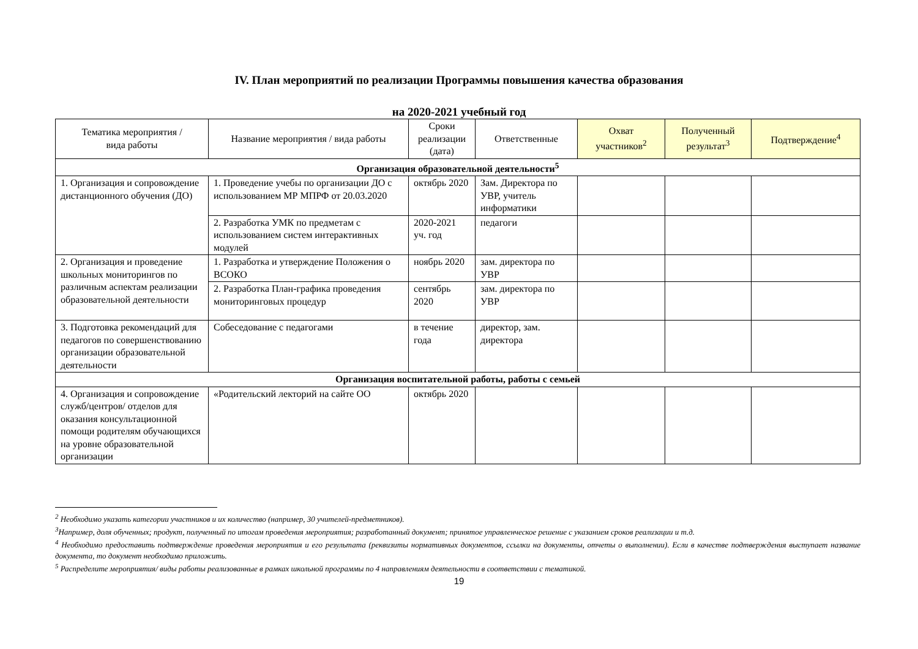IV. План мероприятий по реализации Программы повышения качества образования
на 2020-2021 учебный год
| Тематика мероприятия / вида работы | Название мероприятия / вида работы | Сроки реализации (дата) | Ответственные | Охват участников<sup>2</sup> | Полученный результат<sup>3</sup> | Подтверждение<sup>4</sup> |
| --- | --- | --- | --- | --- | --- | --- |
| Организация образовательной деятельности<sup>5</sup> | | | | | | |
| 1. Организация и сопровождение дистанционного обучения (ДО) | 1. Проведение учебы по организации ДО с использованием МР МПРФ от 20.03.2020 | октябрь 2020 | Зам. Директора по УВР, учитель информатики | | | |
| | 2. Разработка УМК по предметам с использованием систем интерактивных модулей | 2020-2021 уч. год | педагоги | | | |
| 2. Организация и проведение школьных мониторингов по различным аспектам реализации образовательной деятельности | 1. Разработка и утверждение Положения о ВСОКО | ноябрь 2020 | зам. директора по УВР | | | |
| | 2. Разработка План-графика проведения мониторинговых процедур | сентябрь 2020 | зам. директора по УВР | | | |
| 3. Подготовка рекомендаций для педагогов по совершенствованию организации образовательной деятельности | Собеседование с педагогами | в течение года | директор, зам. директора | | | |
| Организация воспитательной работы, работы с семьей | | | | | | |
| 4. Организация и сопровождение служб/центров/ отделов для оказания консультационной помощи родителям обучающихся на уровне образовательной организации | «Родительский лекторий на сайте ОО | октябрь 2020 | | | | |
<sup>2</sup> Необходимо указать категории участников и их количество (например, 30 учителей-предметников).
<sup>3</sup> Например, доля обученных; продукт, полученный по итогам проведения мероприятия; разработанный документ; принятое управленческое решение с указанием сроков реализации и т.д.
<sup>4</sup> Необходимо предоставить подтверждение проведения мероприятия и его результата (реквизиты нормативных документов, ссылки на документы, отчеты о выполнении). Если в качестве подтверждения выступает название документа, то документ необходимо приложить.
<sup>5</sup> Распределите мероприятия/ виды работы реализованные в рамках школьной программы по 4 направлениям деятельности в соответствии с тематикой.
19